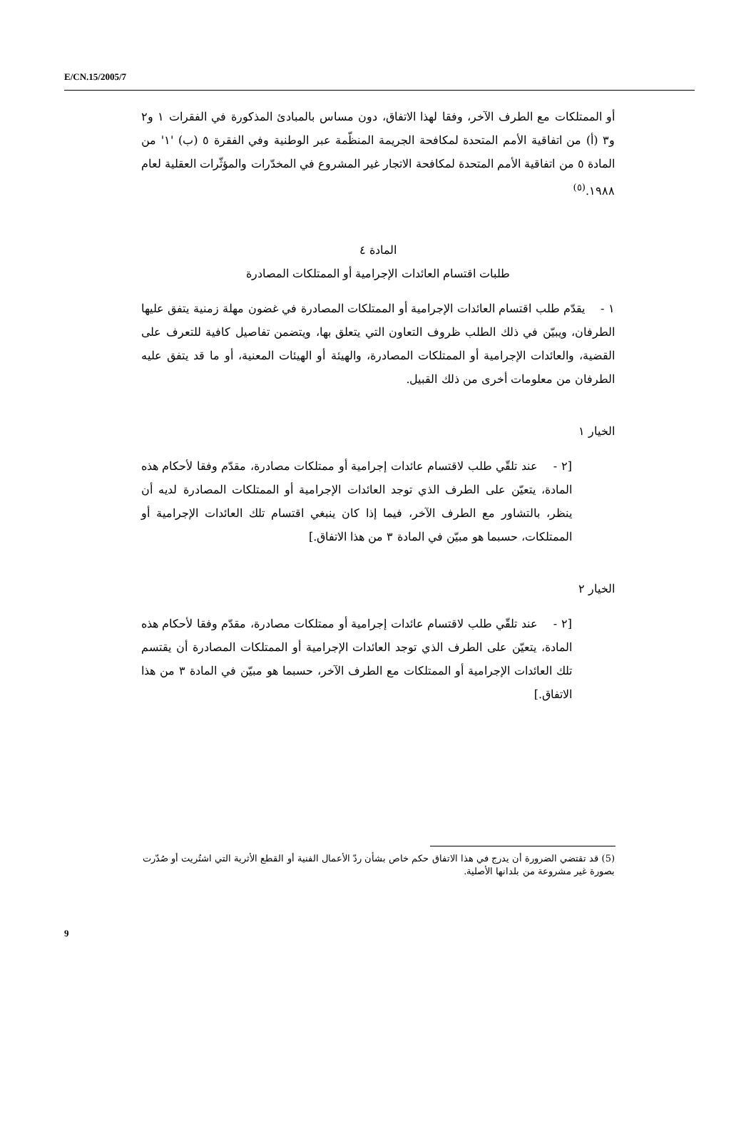E/CN.15/2005/7
أو الممتلكات مع الطرف الآخر، وفقا لهذا الاتفاق، دون مساس بالمبادئ المذكورة في الفقرات ١ و٢ و٣ (أ) من اتفاقية الأمم المتحدة لمكافحة الجريمة المنظّمة عبر الوطنية وفي الفقرة ٥ (ب) '١' من المادة ٥ من اتفاقية الأمم المتحدة لمكافحة الاتجار غير المشروع في المخدّرات والمؤثّرات العقلية لعام ١٩٨٨.<sup>(٥)</sup>
المادة ٤
طلبات اقتسام العائدات الإجرامية أو الممتلكات المصادرة
١ - يقدّم طلب اقتسام العائدات الإجرامية أو الممتلكات المصادرة في غضون مهلة زمنية يتفق عليها الطرفان، ويبيّن في ذلك الطلب ظروف التعاون التي يتعلق بها، ويتضمن تفاصيل كافية للتعرف على القضية، والعائدات الإجرامية أو الممتلكات المصادرة، والهيئة أو الهيئات المعنية، أو ما قد يتفق عليه الطرفان من معلومات أخرى من ذلك القبيل.
الخيار ١
[٢ - عند تلقّي طلب لاقتسام عائدات إجرامية أو ممتلكات مصادرة، مقدّم وفقا لأحكام هذه المادة، يتعيّن على الطرف الذي توجد العائدات الإجرامية أو الممتلكات المصادرة لديه أن ينظر، بالتشاور مع الطرف الآخر، فيما إذا كان ينبغي اقتسام تلك العائدات الإجرامية أو الممتلكات، حسبما هو مبيّن في المادة ٣ من هذا الاتفاق.]
الخيار ٢
[٢ - عند تلقّي طلب لاقتسام عائدات إجرامية أو ممتلكات مصادرة، مقدّم وفقا لأحكام هذه المادة، يتعيّن على الطرف الذي توجد العائدات الإجرامية أو الممتلكات المصادرة أن يقتسم تلك العائدات الإجرامية أو الممتلكات مع الطرف الآخر، حسبما هو مبيّن في المادة ٣ من هذا الاتفاق.]
(5) قد تقتضي الضرورة أن يدرج في هذا الاتفاق حكم خاص بشأن ردّ الأعمال الفنية أو القطع الأثرية التي اشتُريت أو صُدّرت بصورة غير مشروعة من بلدانها الأصلية.
9